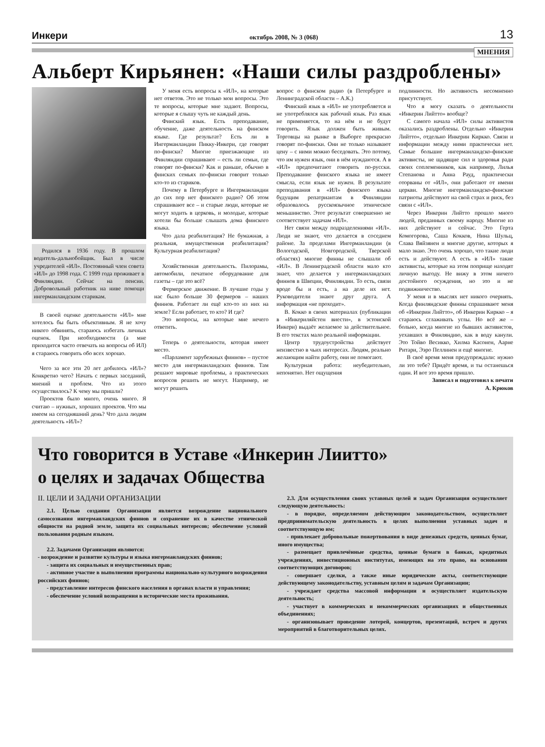Инкери октябрь 2008, № 3 (068) 13
МНЕНИЯ
Альберт Кирьянен: «Наши силы раздроблены»
Родился в 1936 году. В прошлом водитель-дальнобойщик. Был в числе учредителей «ИЛ». Постоянный член совета «ИЛ» до 1998 года. С 1999 года проживает в Финляндии. Сейчас на пенсии. Добровольный работник на ниве помощи ингерманландским старикам.
В своей оценке деятельности «ИЛ» мне хотелось бы быть объективным. Я не хочу никого обвинять, стараюсь избегать личных оценок. При необходимости (а мне приходится часто отвечать на вопросы об ИЛ) я стараюсь говорить обо всех хорошо.
Чего за все эти 20 лет добилось «ИЛ»? Конкретно чего? Начать с первых заседаний, мнений и проблем. Что из этого осуществилось? К чему мы пришли?
Проектов было много, очень много. Я считаю – нужных, хороших проектов. Что мы имеем на сегодняшний день? Что дала людям деятельность «ИЛ»?
У меня есть вопросы к «ИЛ», на которые нет ответов. Это не только мои вопросы. Это те вопросы, которые мне задают. Вопросы, которые я слышу чуть не каждый день.
Финский язык. Есть преподавание, обучение, даже деятельность на финском языке. Где результат? Есть ли в Ингерманландии Пикку-Инкери, где говорят по-фински? Многие приезжающие из Финляндии спрашивают – есть ли семьи, где говорят по-фински? Как и раньше, обычно в финских семьях по-фински говорит только кто-то из стариков.
Почему в Петербурге и Ингерманландии до сих пор нет финского радио? Об этом спрашивают все – и старые люди, которые не могут ходить в церковь, и молодые, которые хотели бы больше слышать дома финского языка.
Что дала реабилитация? Не бумажная, а реальная, имущественная реабилитация? Культурная реабилитация?
Хозяйственная деятельность. Пилорамы, автомобили, печатное оборудование для газеты – где это всё?
Фермерское движение. В лучшие годы у нас было больше 30 фермеров – наших финнов. Работает ли ещё кто-то из них на земле? Если работает, то кто? И где?
Это вопросы, на которые мне нечего ответить.
Теперь о деятельности, которая имеет место.
«Парламент зарубежных финнов» – пустое место для ингерманландских финнов. Там решают мировые проблемы, а практических вопросов решить не могут. Например, не могут решить
вопрос о финском радио (в Петербурге и Ленинградской области – А.К.)
Финский язык в «ИЛ» не употребляется и не употреблялся как рабочий язык. Раз язык не применяется, то на нём и не будут говорить. Язык должен быть живым. Торговцы на рынке в Выборге прекрасно говорят по-фински. Они не только называют цену – с ними можно беседовать. Это потому, что им нужен язык, они в нём нуждаются. А в «ИЛ» предпочитают говорить по-русски. Преподавание финского языка не имеет смысла, если язык не нужен. В результате преподавания в «ИЛ» финского языка будущим репатриантам в Финляндии образовалось русскоязычное этническое меньшинство. Этот результат совершенно не соответствует задачам «ИЛ».
Нет связи между подразделениями «ИЛ». Люди не знают, что делается в соседнем районе. За пределами Ингерманландии (в Вологодской, Новгородской, Тверской областях) многие финны не слышали об «ИЛ». В Ленинградской области мало кто знает, что делается у ингерманландских финнов в Швеции, Финляндии. То есть, связи вроде бы и есть, а на деле их нет. Руководители знают друг друга. А информация «не проходит».
В. Кокко в своих материалах (публикации в «Инкериляйстен виести», в эстонской Инкери) выдаёт желаемое за действительное. В его текстах мало реальной информации.
Центр трудоустройства действует неизвестно в чьих интересах. Людям, реально желающим найти работу, они не помогают.
Культурная работа: неубедительно, непонятно. Нет ощущения
подлинности. Но активность несомненно присутствует.
Что я могу сказать о деятельности «Инкерин Лийтто» вообще?
С самого начала «ИЛ» силы активистов оказались раздроблены. Отдельно «Инкерин Лийтто», отдельно Инкерин Киркко. Связи и информации между ними практически нет. Самые большие ингерманландско-финские активисты, не щадящие сил и здоровья ради своих соплеменников, как например, Лилья Степанова и Анна Рауд, практически оторваны от «ИЛ», они работают от имени церкви. Многие ингерманландско-финские патриоты действуют на свой страх и риск, без связи с «ИЛ».
Через Инкерин Лийтто прошло много людей, преданных своему народу. Многие из них действуют и сейчас. Это Герта Комогорова, Саша Кокков, Нина Шульц, Слава Вяйзянен и многие другие, которых я мало знаю. Это очень хорошо, что такие люди есть и действуют. А есть в «ИЛ» такие активисты, которые на этом поприще находят личную выгоду. Не вижу в этом ничего достойного осуждения, но это и не подвижничество.
У меня и в мыслях нет никого очернять. Когда финляндские финны спрашивают меня об «Инкерин Лийтто», об Инкерин Киркко – я стараюсь сглаживать углы. Но всё же – больно, когда многие из бывших активистов, уехавших в Финляндию, как в воду канули. Это Тойво Весикко, Хилма Касонен, Аарне Ритари, Ээро Пеллинен и ещё многие.
В своё время меня предупреждали: нужно ли это тебе? Придёт время, и ты останешься один. И вот это время пришло.
Записал и подготовил к печати
А. Крюков
Что говорится в Уставе «Инкерин Лиитто»
о целях и задачах Общества
II. ЦЕЛИ И ЗАДАЧИ ОРГАНИЗАЦИИ
2.1. Целью создания Организации является возрождение национального самосознания ингерманландских финнов и сохранение их в качестве этнической общности на родной земле, защита их социальных интересов; обеспечение условий пользования родным языком.
2.2. Задачами Организации являются:
- возрождение и развитие культуры и языка ингерманландских финнов;
- защита их социальных и имущественных прав;
- активное участие в выполнении программы национально-культурного возрождения российских финнов;
- представление интересов финского населения в органах власти и управления;
- обеспечение условий возвращения в исторические места проживания.
2.3. Для осуществления своих уставных целей и задач Организация осуществляет следующую деятельность:
- в порядке, определяемом действующим законодательством, осуществляет предпринимательскую деятельность в целях выполнения уставных задач и соответствующую им;
- привлекает добровольные пожертвования в виде денежных средств, ценных бумаг, иного имущества;
- размещает привлечённые средства, ценные бумаги в банках, кредитных учреждениях, инвестиционных институтах, имеющих на это право, на основании соответствующих договоров;
- совершает сделки, а также иные юридические акты, соответствующие действующему законодательству, уставным целям и задачам Организации;
- учреждает средства массовой информации и осуществляет издательскую деятельность;
- участвует в коммерческих и некоммерческих организациях и общественных объединениях;
- организовывает проведение лотерей, концертов, презентаций, встреч и других мероприятий в благотворительных целях.